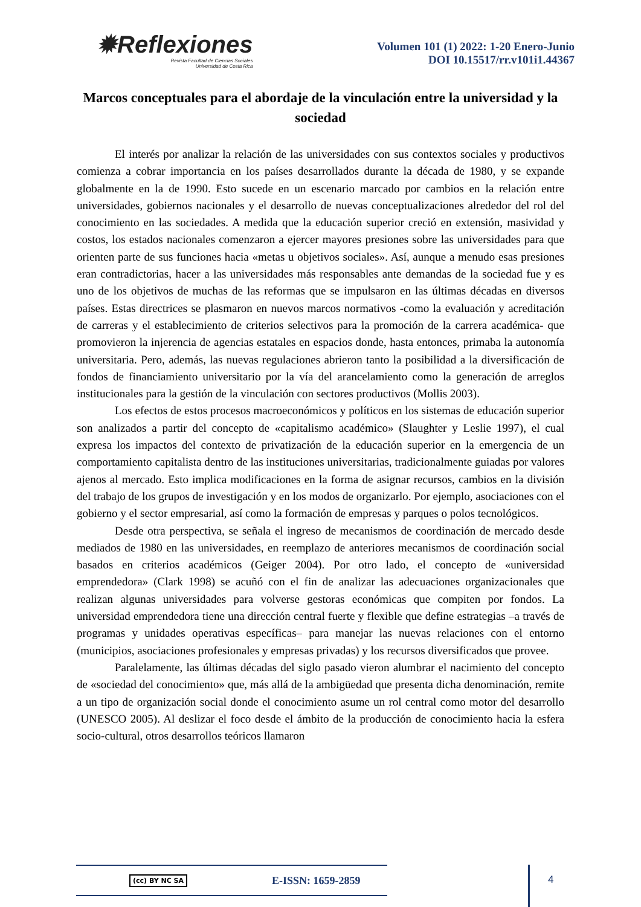✹Reflexiones
Revista Facultad de Ciencias Sociales
Universidad de Costa Rica
Volumen 101 (1) 2022: 1-20 Enero-Junio
DOI 10.15517/rr.v101i1.44367
Marcos conceptuales para el abordaje de la vinculación entre la universidad y la sociedad
El interés por analizar la relación de las universidades con sus contextos sociales y productivos comienza a cobrar importancia en los países desarrollados durante la década de 1980, y se expande globalmente en la de 1990. Esto sucede en un escenario marcado por cambios en la relación entre universidades, gobiernos nacionales y el desarrollo de nuevas conceptualizaciones alrededor del rol del conocimiento en las sociedades. A medida que la educación superior creció en extensión, masividad y costos, los estados nacionales comenzaron a ejercer mayores presiones sobre las universidades para que orienten parte de sus funciones hacia «metas u objetivos sociales». Así, aunque a menudo esas presiones eran contradictorias, hacer a las universidades más responsables ante demandas de la sociedad fue y es uno de los objetivos de muchas de las reformas que se impulsaron en las últimas décadas en diversos países. Estas directrices se plasmaron en nuevos marcos normativos -como la evaluación y acreditación de carreras y el establecimiento de criterios selectivos para la promoción de la carrera académica- que promovieron la injerencia de agencias estatales en espacios donde, hasta entonces, primaba la autonomía universitaria. Pero, además, las nuevas regulaciones abrieron tanto la posibilidad a la diversificación de fondos de financiamiento universitario por la vía del arancelamiento como la generación de arreglos institucionales para la gestión de la vinculación con sectores productivos (Mollis 2003).
Los efectos de estos procesos macroeconómicos y políticos en los sistemas de educación superior son analizados a partir del concepto de «capitalismo académico» (Slaughter y Leslie 1997), el cual expresa los impactos del contexto de privatización de la educación superior en la emergencia de un comportamiento capitalista dentro de las instituciones universitarias, tradicionalmente guiadas por valores ajenos al mercado. Esto implica modificaciones en la forma de asignar recursos, cambios en la división del trabajo de los grupos de investigación y en los modos de organizarlo. Por ejemplo, asociaciones con el gobierno y el sector empresarial, así como la formación de empresas y parques o polos tecnológicos.
Desde otra perspectiva, se señala el ingreso de mecanismos de coordinación de mercado desde mediados de 1980 en las universidades, en reemplazo de anteriores mecanismos de coordinación social basados en criterios académicos (Geiger 2004). Por otro lado, el concepto de «universidad emprendedora» (Clark 1998) se acuñó con el fin de analizar las adecuaciones organizacionales que realizan algunas universidades para volverse gestoras económicas que compiten por fondos. La universidad emprendedora tiene una dirección central fuerte y flexible que define estrategias –a través de programas y unidades operativas específicas– para manejar las nuevas relaciones con el entorno (municipios, asociaciones profesionales y empresas privadas) y los recursos diversificados que provee.
Paralelamente, las últimas décadas del siglo pasado vieron alumbrar el nacimiento del concepto de «sociedad del conocimiento» que, más allá de la ambigüedad que presenta dicha denominación, remite a un tipo de organización social donde el conocimiento asume un rol central como motor del desarrollo (UNESCO 2005). Al deslizar el foco desde el ámbito de la producción de conocimiento hacia la esfera socio-cultural, otros desarrollos teóricos llamaron
(cc) BY NC SA E-ISSN: 1659-2859 4